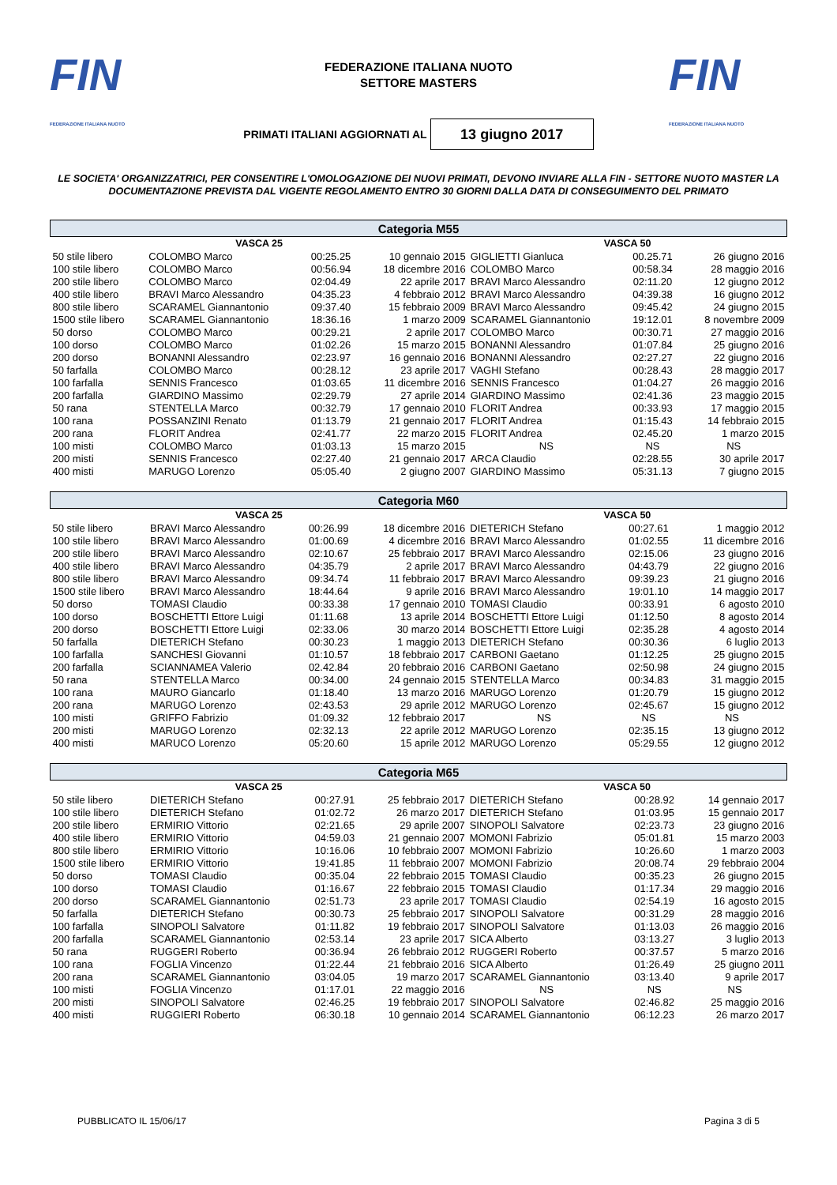FIN
FEDERAZIONE ITALIANA NUOTO
FEDERAZIONE ITALIANA NUOTO
SETTORE MASTERS
FIN
FEDERAZIONE ITALIANA NUOTO
PRIMATI ITALIANI AGGIORNATI AL
13 giugno 2017
LE SOCIETA' ORGANIZZATRICI, PER CONSENTIRE L'OMOLOGAZIONE DEI NUOVI PRIMATI, DEVONO INVIARE ALLA FIN - SETTORE NUOTO MASTER LA DOCUMENTAZIONE PREVISTA DAL VIGENTE REGOLAMENTO ENTRO 30 GIORNI DALLA DATA DI CONSEGUIMENTO DEL PRIMATO
| Categoria M55 | | | | | | |
| --- | --- | --- | --- | --- | --- | --- |
| VASCA 25 | | | | VASCA 50 | | |
| 50 stile libero | COLOMBO Marco | 00:25.25 | 10 gennaio 2015 | GIGLIETTI Gianluca | 00.25.71 | 26 giugno 2016 |
| 100 stile libero | COLOMBO Marco | 00:56.94 | 18 dicembre 2016 | COLOMBO Marco | 00:58.34 | 28 maggio 2016 |
| 200 stile libero | COLOMBO Marco | 02:04.49 | 22 aprile 2017 | BRAVI Marco Alessandro | 02:11.20 | 12 giugno 2012 |
| 400 stile libero | BRAVI Marco Alessandro | 04:35.23 | 4 febbraio 2012 | BRAVI Marco Alessandro | 04:39.38 | 16 giugno 2012 |
| 800 stile libero | SCARAMEL Giannantonio | 09:37.40 | 15 febbraio 2009 | BRAVI Marco Alessandro | 09:45.42 | 24 giugno 2015 |
| 1500 stile libero | SCARAMEL Giannantonio | 18:36.16 | 1 marzo 2009 | SCARAMEL Giannantonio | 19:12.01 | 8 novembre 2009 |
| 50 dorso | COLOMBO Marco | 00:29.21 | 2 aprile 2017 | COLOMBO Marco | 00:30.71 | 27 maggio 2016 |
| 100 dorso | COLOMBO Marco | 01:02.26 | 15 marzo 2015 | BONANNI Alessandro | 01:07.84 | 25 giugno 2016 |
| 200 dorso | BONANNI Alessandro | 02:23.97 | 16 gennaio 2016 | BONANNI Alessandro | 02:27.27 | 22 giugno 2016 |
| 50 farfalla | COLOMBO Marco | 00:28.12 | 23 aprile 2017 | VAGHI Stefano | 00:28.43 | 28 maggio 2017 |
| 100 farfalla | SENNIS Francesco | 01:03.65 | 11 dicembre 2016 | SENNIS Francesco | 01:04.27 | 26 maggio 2016 |
| 200 farfalla | GIARDINO Massimo | 02:29.79 | 27 aprile 2014 | GIARDINO Massimo | 02:41.36 | 23 maggio 2015 |
| 50 rana | STENTELLA Marco | 00:32.79 | 17 gennaio 2010 | FLORIT Andrea | 00:33.93 | 17 maggio 2015 |
| 100 rana | POSSANZINI Renato | 01:13.79 | 21 gennaio 2017 | FLORIT Andrea | 01:15.43 | 14 febbraio 2015 |
| 200 rana | FLORIT Andrea | 02:41.77 | 22 marzo 2015 | FLORIT Andrea | 02.45.20 | 1 marzo 2015 |
| 100 misti | COLOMBO Marco | 01:03.13 | 15 marzo 2015 | NS | NS | NS |
| 200 misti | SENNIS Francesco | 02:27.40 | 21 gennaio 2017 | ARCA Claudio | 02:28.55 | 30 aprile 2017 |
| 400 misti | MARUGO Lorenzo | 05:05.40 | 2 giugno 2007 | GIARDINO Massimo | 05:31.13 | 7 giugno 2015 |
| Categoria M60 | | | | | | |
| --- | --- | --- | --- | --- | --- | --- |
| VASCA 25 | | | | VASCA 50 | | |
| 50 stile libero | BRAVI Marco Alessandro | 00:26.99 | 18 dicembre 2016 | DIETERICH Stefano | 00:27.61 | 1 maggio 2012 |
| 100 stile libero | BRAVI Marco Alessandro | 01:00.69 | 4 dicembre 2016 | BRAVI Marco Alessandro | 01:02.55 | 11 dicembre 2016 |
| 200 stile libero | BRAVI Marco Alessandro | 02:10.67 | 25 febbraio 2017 | BRAVI Marco Alessandro | 02:15.06 | 23 giugno 2016 |
| 400 stile libero | BRAVI Marco Alessandro | 04:35.79 | 2 aprile 2017 | BRAVI Marco Alessandro | 04:43.79 | 22 giugno 2016 |
| 800 stile libero | BRAVI Marco Alessandro | 09:34.74 | 11 febbraio 2017 | BRAVI Marco Alessandro | 09:39.23 | 21 giugno 2016 |
| 1500 stile libero | BRAVI Marco Alessandro | 18:44.64 | 9 aprile 2016 | BRAVI Marco Alessandro | 19:01.10 | 14 maggio 2017 |
| 50 dorso | TOMASI Claudio | 00:33.38 | 17 gennaio 2010 | TOMASI Claudio | 00:33.91 | 6 agosto 2010 |
| 100 dorso | BOSCHETTI Ettore Luigi | 01:11.68 | 13 aprile 2014 | BOSCHETTI Ettore Luigi | 01:12.50 | 8 agosto 2014 |
| 200 dorso | BOSCHETTI Ettore Luigi | 02:33.06 | 30 marzo 2014 | BOSCHETTI Ettore Luigi | 02:35.28 | 4 agosto 2014 |
| 50 farfalla | DIETERICH Stefano | 00:30.23 | 1 maggio 2013 | DIETERICH Stefano | 00:30.36 | 6 luglio 2013 |
| 100 farfalla | SANCHESI Giovanni | 01:10.57 | 18 febbraio 2017 | CARBONI Gaetano | 01:12.25 | 25 giugno 2015 |
| 200 farfalla | SCIANNAMEA Valerio | 02.42.84 | 20 febbraio 2016 | CARBONI Gaetano | 02:50.98 | 24 giugno 2015 |
| 50 rana | STENTELLA Marco | 00:34.00 | 24 gennaio 2015 | STENTELLA Marco | 00:34.83 | 31 maggio 2015 |
| 100 rana | MAURO Giancarlo | 01:18.40 | 13 marzo 2016 | MARUGO Lorenzo | 01:20.79 | 15 giugno 2012 |
| 200 rana | MARUGO Lorenzo | 02:43.53 | 29 aprile 2012 | MARUGO Lorenzo | 02:45.67 | 15 giugno 2012 |
| 100 misti | GRIFFO Fabrizio | 01:09.32 | 12 febbraio 2017 | NS | NS | NS |
| 200 misti | MARUGO Lorenzo | 02:32.13 | 22 aprile 2012 | MARUGO Lorenzo | 02:35.15 | 13 giugno 2012 |
| 400 misti | MARUCO Lorenzo | 05:20.60 | 15 aprile 2012 | MARUGO Lorenzo | 05:29.55 | 12 giugno 2012 |
| Categoria M65 | | | | | | |
| --- | --- | --- | --- | --- | --- | --- |
| VASCA 25 | | | | VASCA 50 | | |
| 50 stile libero | DIETERICH Stefano | 00:27.91 | 25 febbraio 2017 | DIETERICH Stefano | 00:28.92 | 14 gennaio 2017 |
| 100 stile libero | DIETERICH Stefano | 01:02.72 | 26 marzo 2017 | DIETERICH Stefano | 01:03.95 | 15 gennaio 2017 |
| 200 stile libero | ERMIRIO Vittorio | 02:21.65 | 29 aprile 2007 | SINOPOLI Salvatore | 02:23.73 | 23 giugno 2016 |
| 400 stile libero | ERMIRIO Vittorio | 04:59.03 | 21 gennaio 2007 | MOMONI Fabrizio | 05:01.81 | 15 marzo 2003 |
| 800 stile libero | ERMIRIO Vittorio | 10:16.06 | 10 febbraio 2007 | MOMONI Fabrizio | 10:26.60 | 1 marzo 2003 |
| 1500 stile libero | ERMIRIO Vittorio | 19:41.85 | 11 febbraio 2007 | MOMONI Fabrizio | 20:08.74 | 29 febbraio 2004 |
| 50 dorso | TOMASI Claudio | 00:35.04 | 22 febbraio 2015 | TOMASI Claudio | 00:35.23 | 26 giugno 2015 |
| 100 dorso | TOMASI Claudio | 01:16.67 | 22 febbraio 2015 | TOMASI Claudio | 01:17.34 | 29 maggio 2016 |
| 200 dorso | SCARAMEL Giannantonio | 02:51.73 | 23 aprile 2017 | TOMASI Claudio | 02:54.19 | 16 agosto 2015 |
| 50 farfalla | DIETERICH Stefano | 00:30.73 | 25 febbraio 2017 | SINOPOLI Salvatore | 00:31.29 | 28 maggio 2016 |
| 100 farfalla | SINOPOLI Salvatore | 01:11.82 | 19 febbraio 2017 | SINOPOLI Salvatore | 01:13.03 | 26 maggio 2016 |
| 200 farfalla | SCARAMEL Giannantonio | 02:53.14 | 23 aprile 2017 | SICA Alberto | 03:13.27 | 3 luglio 2013 |
| 50 rana | RUGGERI Roberto | 00:36.94 | 26 febbraio 2012 | RUGGERI Roberto | 00:37.57 | 5 marzo 2016 |
| 100 rana | FOGLIA Vincenzo | 01:22.44 | 21 febbraio 2016 | SICA Alberto | 01:26.49 | 25 giugno 2011 |
| 200 rana | SCARAMEL Giannantonio | 03:04.05 | 19 marzo 2017 | SCARAMEL Giannantonio | 03:13.40 | 9 aprile 2017 |
| 100 misti | FOGLIA Vincenzo | 01:17.01 | 22 maggio 2016 | NS | NS | NS |
| 200 misti | SINOPOLI Salvatore | 02:46.25 | 19 febbraio 2017 | SINOPOLI Salvatore | 02:46.82 | 25 maggio 2016 |
| 400 misti | RUGGIERI Roberto | 06:30.18 | 10 gennaio 2014 | SCARAMEL Giannantonio | 06:12.23 | 26 marzo 2017 |
PUBBLICATO IL 15/06/17 Pagina 3 di 5